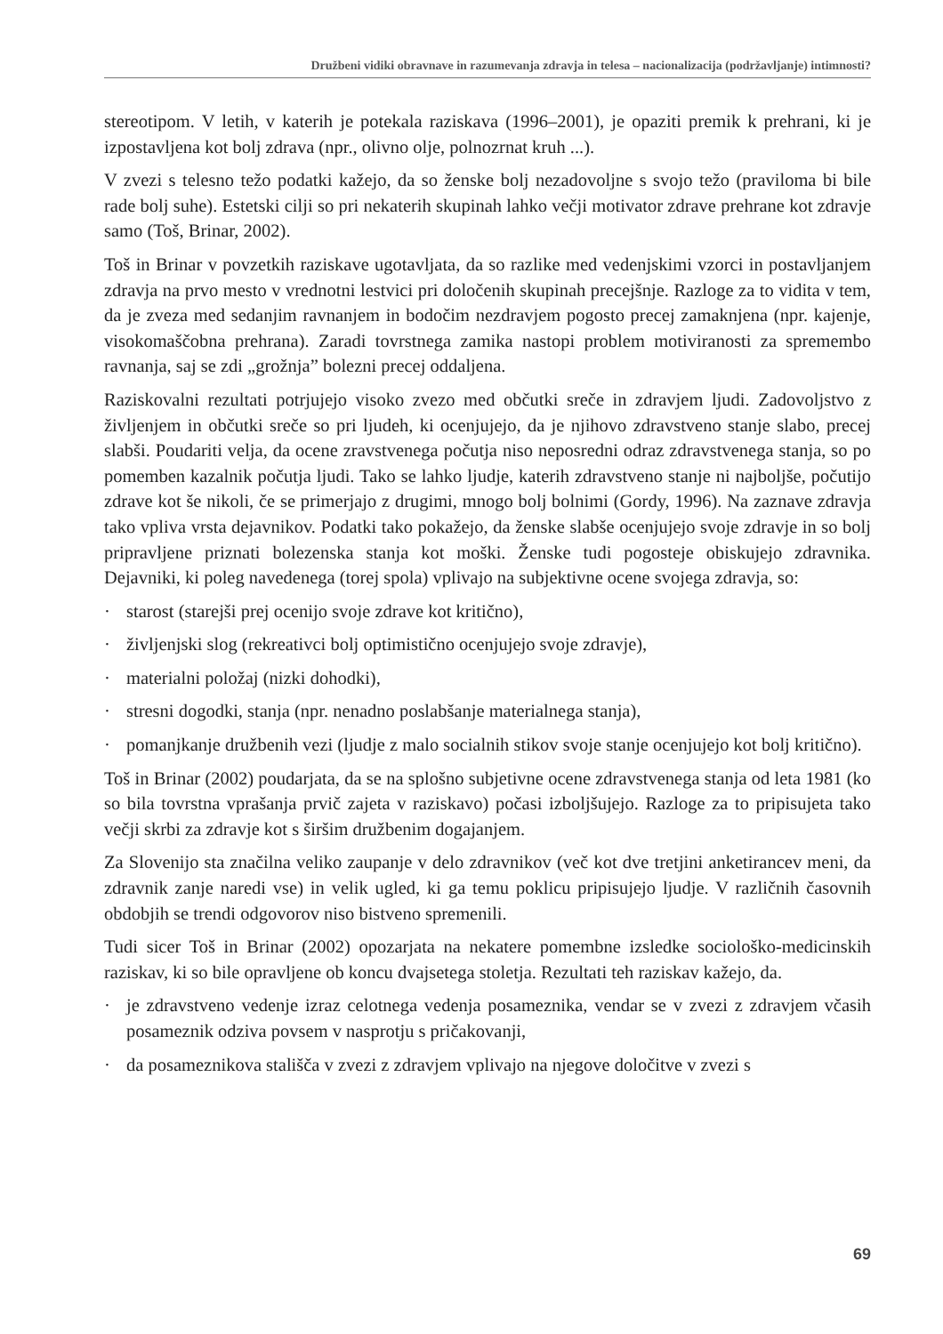Družbeni vidiki obravnave in razumevanja zdravja in telesa – nacionalizacija (podržavljanje) intimnosti?
stereotipom. V letih, v katerih je potekala raziskava (1996–2001), je opaziti premik k prehrani, ki je izpostavljena kot bolj zdrava (npr., olivno olje, polnozrnat kruh ...).
V zvezi s telesno težo podatki kažejo, da so ženske bolj nezadovoljne s svojo težo (praviloma bi bile rade bolj suhe). Estetski cilji so pri nekaterih skupinah lahko večji motivator zdrave prehrane kot zdravje samo (Toš, Brinar, 2002).
Toš in Brinar v povzetkih raziskave ugotavljata, da so razlike med vedenjskimi vzorci in postavljanjem zdravja na prvo mesto v vrednotni lestvici pri določenih skupinah precejšnje. Razloge za to vidita v tem, da je zveza med sedanjim ravnanjem in bodočim nezdravjem pogosto precej zamaknjena (npr. kajenje, visokomaščobna prehrana). Zaradi tovrstnega zamika nastopi problem motiviranosti za spremembo ravnanja, saj se zdi „grožnja” bolezni precej oddaljena.
Raziskovalni rezultati potrjujejo visoko zvezo med občutki sreče in zdravjem ljudi. Zadovoljstvo z življenjem in občutki sreče so pri ljudeh, ki ocenjujejo, da je njihovo zdravstveno stanje slabo, precej slabši. Poudariti velja, da ocene zravstvenega počutja niso neposredni odraz zdravstvenega stanja, so po pomemben kazalnik počutja ljudi. Tako se lahko ljudje, katerih zdravstveno stanje ni najboljše, počutijo zdrave kot še nikoli, če se primerjajo z drugimi, mnogo bolj bolnimi (Gordy, 1996). Na zaznave zdravja tako vpliva vrsta dejavnikov. Podatki tako pokažejo, da ženske slabše ocenjujejo svoje zdravje in so bolj pripravljene priznati bolezenska stanja kot moški. Ženske tudi pogosteje obiskujejo zdravnika. Dejavniki, ki poleg navedenega (torej spola) vplivajo na subjektivne ocene svojega zdravja, so:
· starost (starejši prej ocenijo svoje zdrave kot kritično),
· življenjski slog (rekreativci bolj optimistično ocenjujejo svoje zdravje),
· materialni položaj (nizki dohodki),
· stresni dogodki, stanja (npr. nenadno poslabšanje materialnega stanja),
· pomanjkanje družbenih vezi (ljudje z malo socialnih stikov svoje stanje ocenjujejo kot bolj kritično).
Toš in Brinar (2002) poudarjata, da se na splošno subjetivne ocene zdravstvenega stanja od leta 1981 (ko so bila tovrstna vprašanja prvič zajeta v raziskavo) počasi izboljšujejo. Razloge za to pripisujeta tako večji skrbi za zdravje kot s širšim družbenim dogajanjem.
Za Slovenijo sta značilna veliko zaupanje v delo zdravnikov (več kot dve tretjini anketirancev meni, da zdravnik zanje naredi vse) in velik ugled, ki ga temu poklicu pripisujejo ljudje. V različnih časovnih obdobjih se trendi odgovorov niso bistveno spremenili.
Tudi sicer Toš in Brinar (2002) opozarjata na nekatere pomembne izsledke sociološko-medicinskih raziskav, ki so bile opravljene ob koncu dvajsetega stoletja. Rezultati teh raziskav kažejo, da.
· je zdravstveno vedenje izraz celotnega vedenja posameznika, vendar se v zvezi z zdravjem včasih posameznik odziva povsem v nasprotju s pričakovanji,
· da posameznikova stališča v zvezi z zdravjem vplivajo na njegove določitve v zvezi s
69